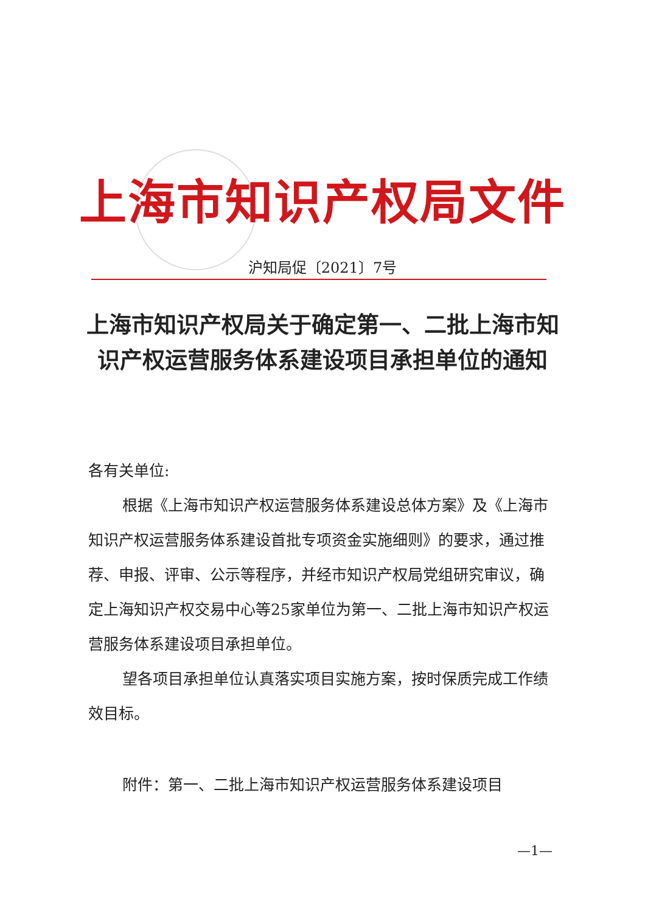上海市知识产权局文件
沪知局促〔2021〕7号
上海市知识产权局关于确定第一、二批上海市知识产权运营服务体系建设项目承担单位的通知
各有关单位:
根据《上海市知识产权运营服务体系建设总体方案》及《上海市知识产权运营服务体系建设首批专项资金实施细则》的要求，通过推荐、申报、评审、公示等程序，并经市知识产权局党组研究审议，确定上海知识产权交易中心等25家单位为第一、二批上海市知识产权运营服务体系建设项目承担单位。
望各项目承担单位认真落实项目实施方案，按时保质完成工作绩效目标。
附件：第一、二批上海市知识产权运营服务体系建设项目
—1—